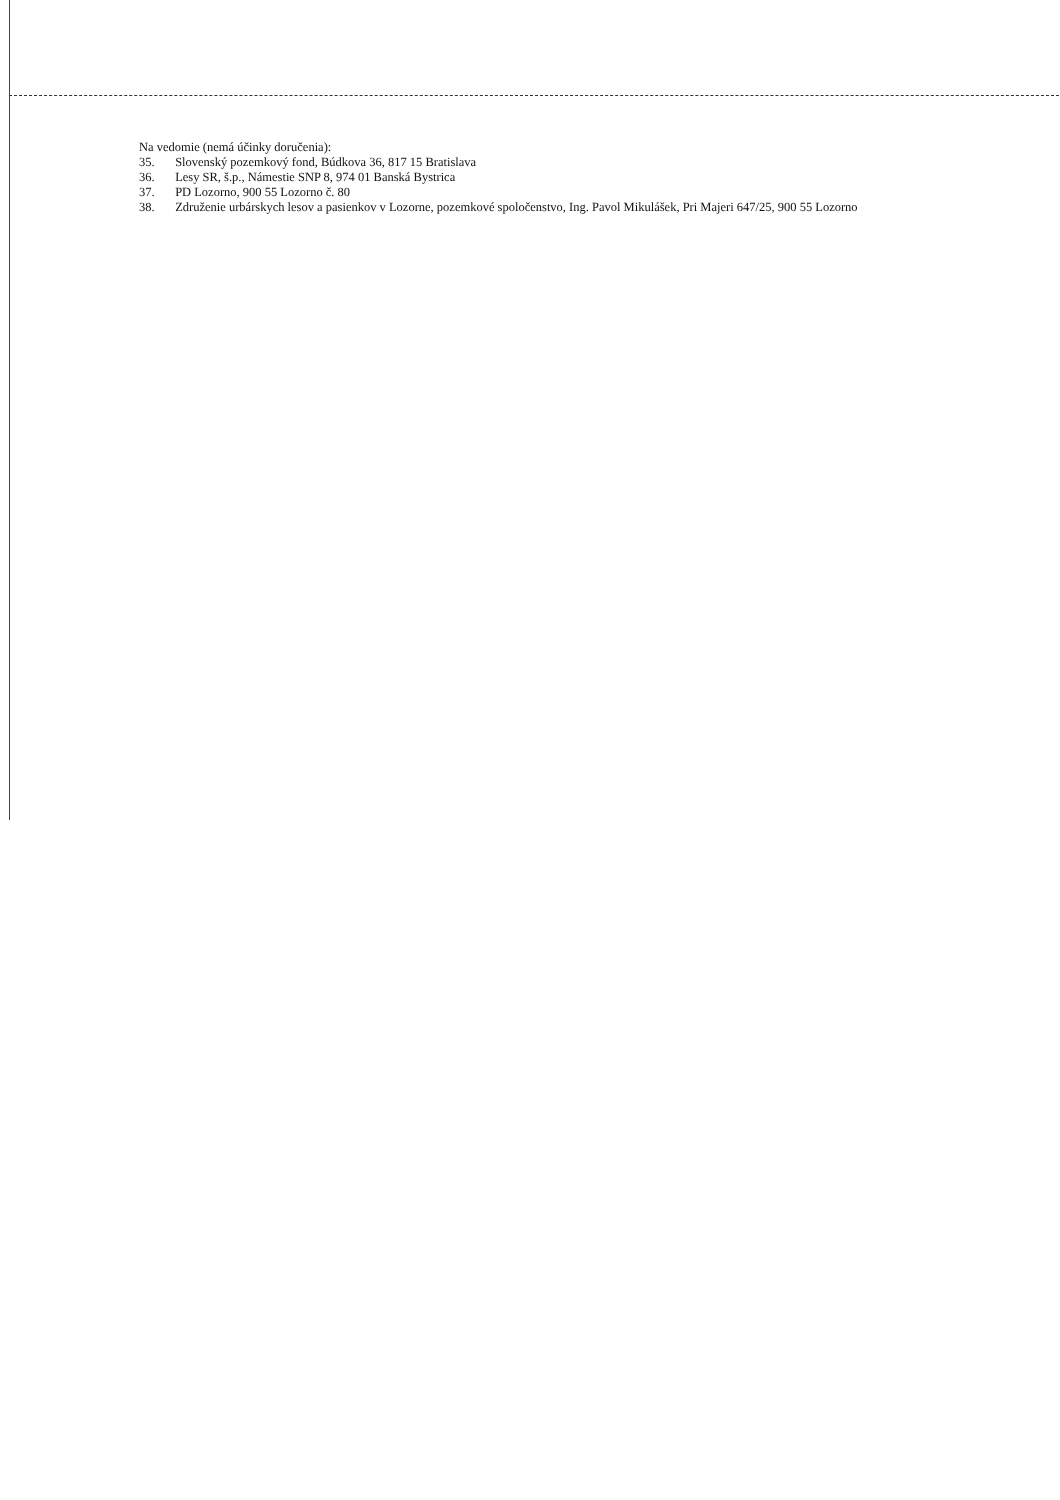Na vedomie (nemá účinky doručenia):
35. Slovenský pozemkový fond, Búdkova 36, 817 15 Bratislava
36. Lesy SR, š.p., Námestie SNP 8, 974 01 Banská Bystrica
37. PD Lozorno, 900 55 Lozorno č. 80
38. Združenie urbárskych lesov a pasienkov v Lozorne, pozemkové spoločenstvo, Ing. Pavol Mikulášek, Pri Majeri 647/25, 900 55 Lozorno